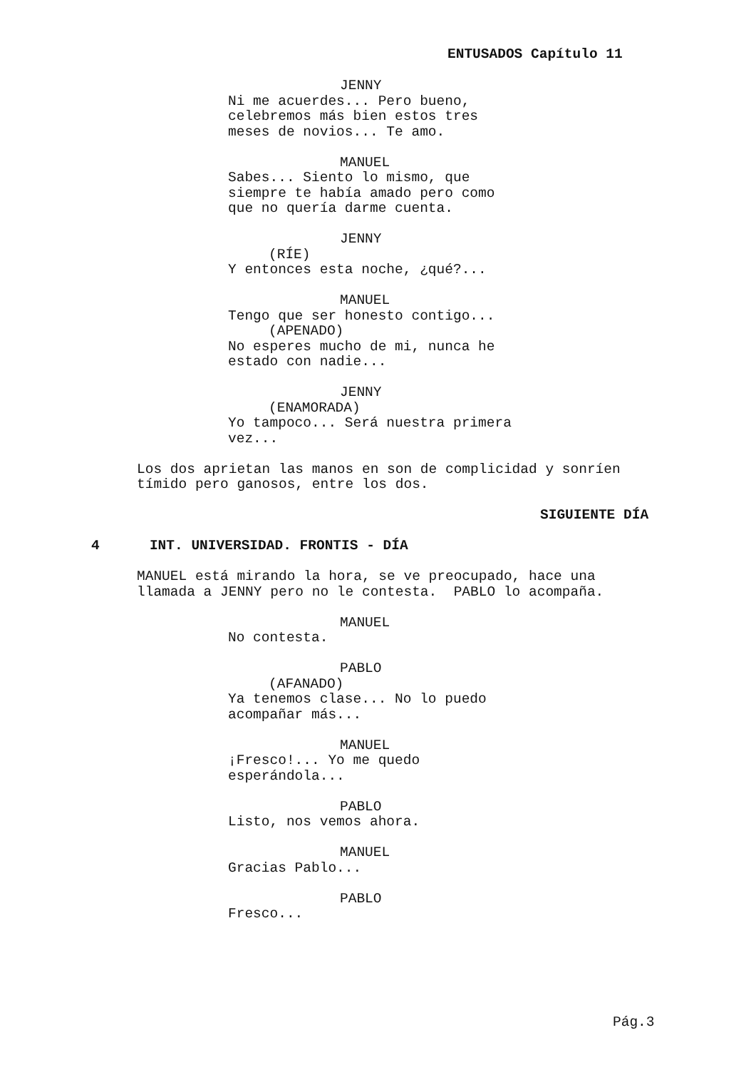ENTUSADOS Capítulo 11
JENNY
Ni me acuerdes... Pero bueno,
celebremos más bien estos tres
meses de novios... Te amo.
MANUEL
Sabes... Siento lo mismo, que
siempre te había amado pero como
que no quería darme cuenta.
JENNY
(RÍE)
Y entonces esta noche, ¿qué?...
MANUEL
Tengo que ser honesto contigo...
(APENADO)
No esperes mucho de mi, nunca he
estado con nadie...
JENNY
(ENAMORADA)
Yo tampoco... Será nuestra primera
vez...
Los dos aprietan las manos en son de complicidad y sonríen
tímido pero ganosos, entre los dos.
SIGUIENTE DÍA
4 INT. UNIVERSIDAD. FRONTIS - DÍA
MANUEL está mirando la hora, se ve preocupado, hace una
llamada a JENNY pero no le contesta. PABLO lo acompaña.
MANUEL
No contesta.
PABLO
(AFANADO)
Ya tenemos clase... No lo puedo
acompañar más...
MANUEL
¡Fresco!... Yo me quedo
esperándola...
PABLO
Listo, nos vemos ahora.
MANUEL
Gracias Pablo...
PABLO
Fresco...
Pág.3